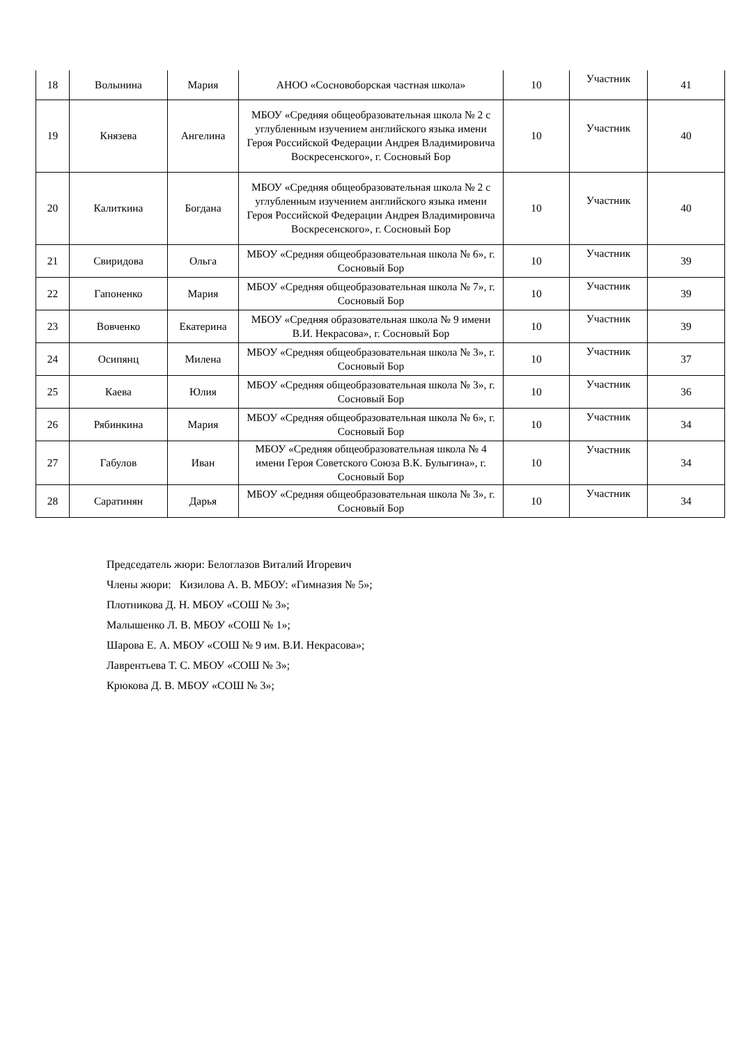| 18 | Волынина | Мария | АНОО «Сосновоборская частная школа» | 10 | Участник | 41 |
| 19 | Князева | Ангелина | МБОУ «Средняя общеобразовательная школа № 2 с углубленным изучением английского языка имени Героя Российской Федерации Андрея Владимировича Воскресенского», г. Сосновый Бор | 10 | Участник | 40 |
| 20 | Калиткина | Богдана | МБОУ «Средняя общеобразовательная школа № 2 с углубленным изучением английского языка имени Героя Российской Федерации Андрея Владимировича Воскресенского», г. Сосновый Бор | 10 | Участник | 40 |
| 21 | Свиридова | Ольга | МБОУ «Средняя общеобразовательная школа № 6», г. Сосновый Бор | 10 | Участник | 39 |
| 22 | Гапоненко | Мария | МБОУ «Средняя общеобразовательная школа № 7», г. Сосновый Бор | 10 | Участник | 39 |
| 23 | Вовченко | Екатерина | МБОУ «Средняя образовательная школа № 9 имени В.И. Некрасова», г. Сосновый Бор | 10 | Участник | 39 |
| 24 | Осипянц | Милена | МБОУ «Средняя общеобразовательная школа № 3», г. Сосновый Бор | 10 | Участник | 37 |
| 25 | Каева | Юлия | МБОУ «Средняя общеобразовательная школа № 3», г. Сосновый Бор | 10 | Участник | 36 |
| 26 | Рябинкина | Мария | МБОУ «Средняя общеобразовательная школа № 6», г. Сосновый Бор | 10 | Участник | 34 |
| 27 | Габулов | Иван | МБОУ «Средняя общеобразовательная школа № 4 имени Героя Советского Союза В.К. Булыгина», г. Сосновый Бор | 10 | Участник | 34 |
| 28 | Саратинян | Дарья | МБОУ «Средняя общеобразовательная школа № 3», г. Сосновый Бор | 10 | Участник | 34 |
Председатель жюри: Белоглазов Виталий Игоревич
Члены жюри: Кизилова А. В. МБОУ: «Гимназия № 5»;
Плотникова Д. Н. МБОУ «СОШ № 3»;
Малышенко Л. В. МБОУ «СОШ № 1»;
Шарова Е. А. МБОУ «СОШ № 9 им. В.И. Некрасова»;
Лаврентьева Т. С. МБОУ «СОШ № 3»;
Крюкова Д. В. МБОУ «СОШ № 3»;